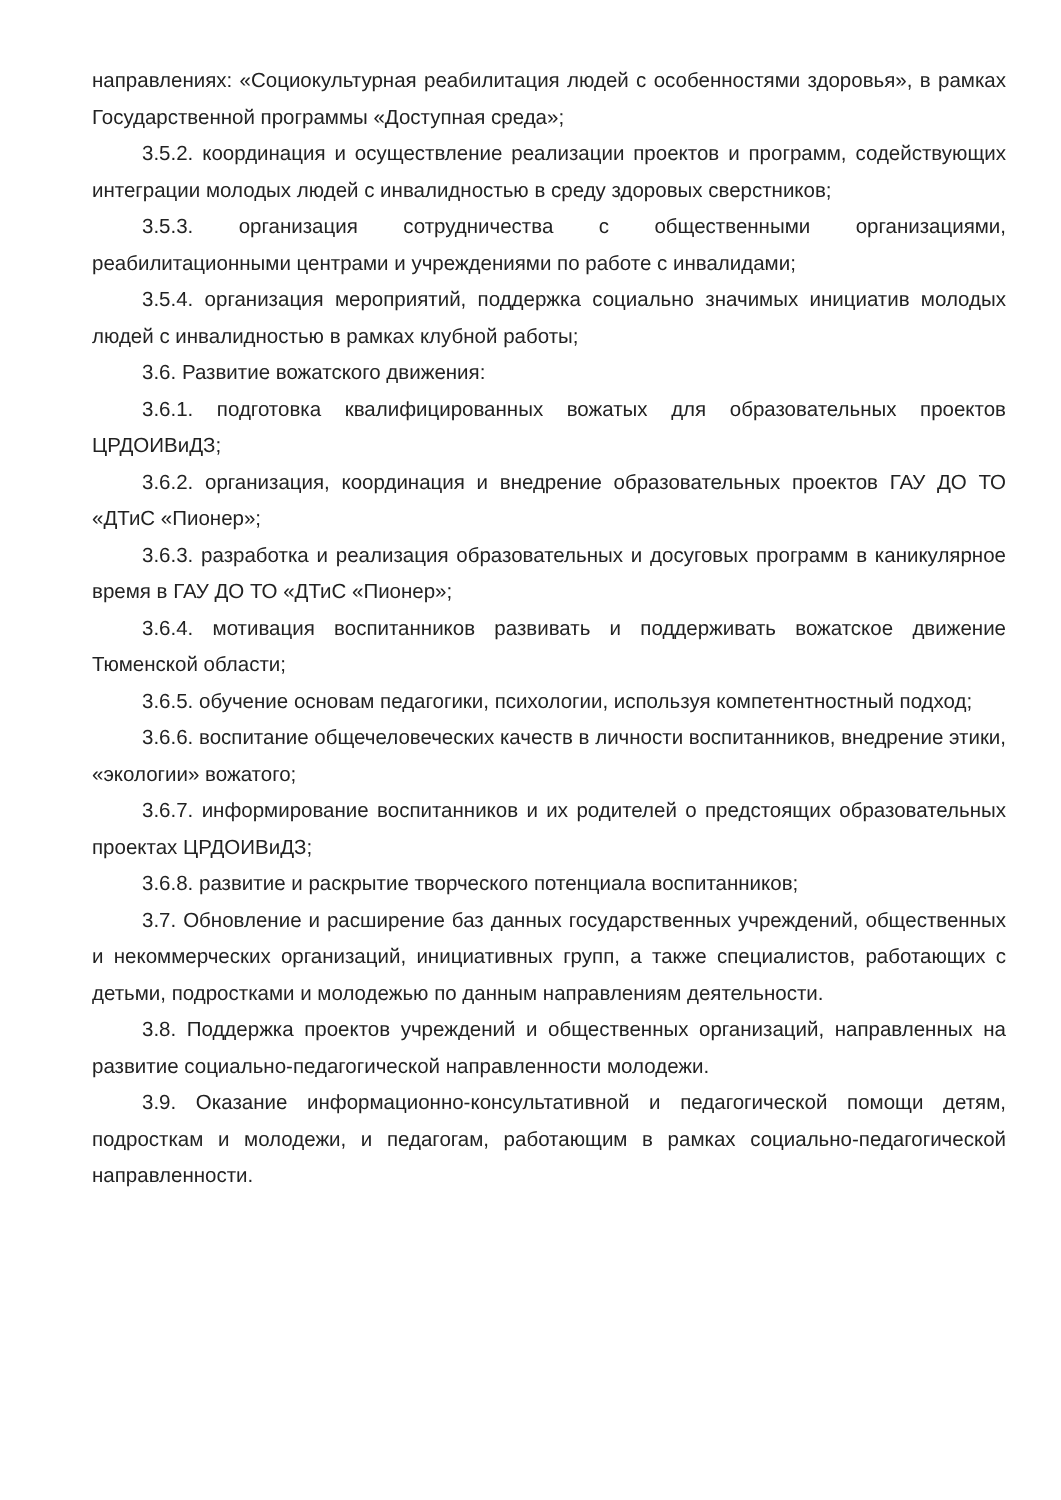направлениях: «Социокультурная реабилитация людей с особенностями здоровья», в рамках Государственной программы «Доступная среда»;
3.5.2. координация и осуществление реализации проектов и программ, содействующих интеграции молодых людей с инвалидностью в среду здоровых сверстников;
3.5.3. организация сотрудничества с общественными организациями, реабилитационными центрами и учреждениями по работе с инвалидами;
3.5.4. организация мероприятий, поддержка социально значимых инициатив молодых людей с инвалидностью в рамках клубной работы;
3.6. Развитие вожатского движения:
3.6.1. подготовка квалифицированных вожатых для образовательных проектов ЦРДОИВиДЗ;
3.6.2. организация, координация и внедрение образовательных проектов ГАУ ДО ТО «ДТиС «Пионер»;
3.6.3. разработка и реализация образовательных и досуговых программ в каникулярное время в ГАУ ДО ТО «ДТиС «Пионер»;
3.6.4. мотивация воспитанников развивать и поддерживать вожатское движение Тюменской области;
3.6.5. обучение основам педагогики, психологии, используя компетентностный подход;
3.6.6. воспитание общечеловеческих качеств в личности воспитанников, внедрение этики, «экологии» вожатого;
3.6.7. информирование воспитанников и их родителей о предстоящих образовательных проектах ЦРДОИВиДЗ;
3.6.8. развитие и раскрытие творческого потенциала воспитанников;
3.7. Обновление и расширение баз данных государственных учреждений, общественных и некоммерческих организаций, инициативных групп, а также специалистов, работающих с детьми, подростками и молодежью по данным направлениям деятельности.
3.8. Поддержка проектов учреждений и общественных организаций, направленных на развитие социально-педагогической направленности молодежи.
3.9. Оказание информационно-консультативной и педагогической помощи детям, подросткам и молодежи, и педагогам, работающим в рамках социально-педагогической направленности.